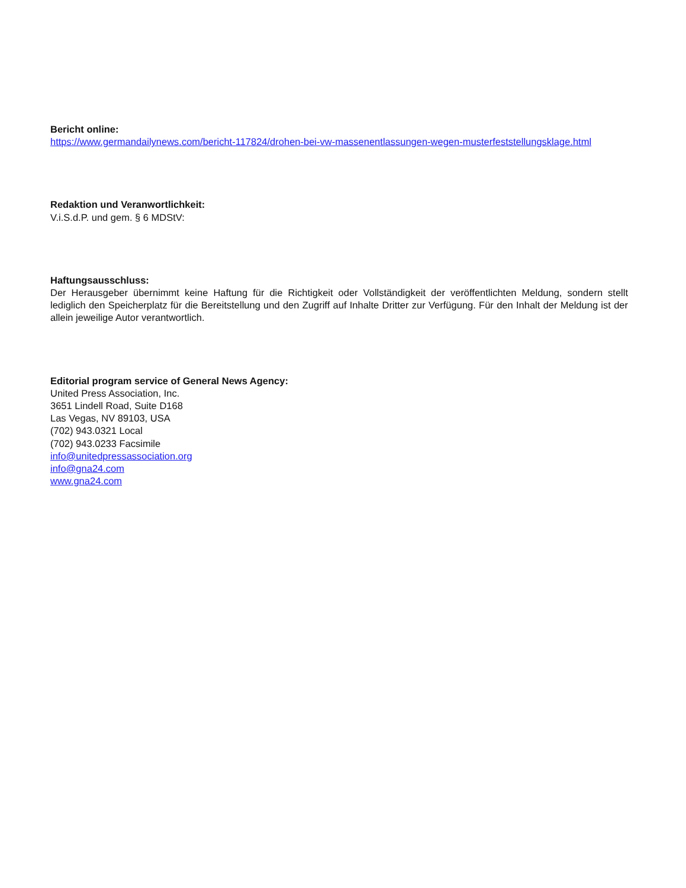Bericht online:
https://www.germandailynews.com/bericht-117824/drohen-bei-vw-massenentlassungen-wegen-musterfeststellungsklage.html
Redaktion und Veranwortlichkeit:
V.i.S.d.P. und gem. § 6 MDStV:
Haftungsausschluss:
Der Herausgeber übernimmt keine Haftung für die Richtigkeit oder Vollständigkeit der veröffentlichten Meldung, sondern stellt lediglich den Speicherplatz für die Bereitstellung und den Zugriff auf Inhalte Dritter zur Verfügung. Für den Inhalt der Meldung ist der allein jeweilige Autor verantwortlich.
Editorial program service of General News Agency:
United Press Association, Inc.
3651 Lindell Road, Suite D168
Las Vegas, NV 89103, USA
(702) 943.0321 Local
(702) 943.0233 Facsimile
info@unitedpressassociation.org
info@gna24.com
www.gna24.com